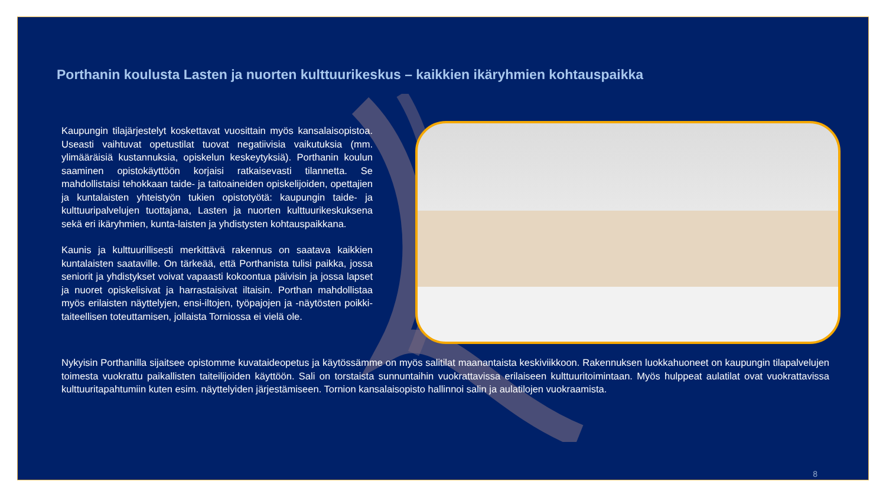Porthanin koulusta Lasten ja nuorten kulttuurikeskus – kaikkien ikäryhmien kohtauspaikka
Kaupungin tilajärjestelyt koskettavat vuosittain myös kansalaisopistoa. Useasti vaihtuvat opetustilat tuovat negatiivisia vaikutuksia (mm. ylimääräisiä kustannuksia, opiskelun keskeytyksiä). Porthanin koulun saaminen opistokäyttöön korjaisi ratkaisevasti tilannetta. Se mahdollistaisi tehokkaan taide- ja taitoaineiden opiskelijoiden, opettajien ja kuntalaisten yhteistyön tukien opistotyötä: kaupungin taide- ja kulttuuripalvelujen tuottajana, Lasten ja nuorten kulttuurikeskuksena sekä eri ikäryhmien, kunta-laisten ja yhdistysten kohtauspaikkana.
Kaunis ja kulttuurillisesti merkittävä rakennus on saatava kaikkien kuntalaisten saataville. On tärkeää, että Porthanista tulisi paikka, jossa seniorit ja yhdistykset voivat vapaasti kokoontua päivisin ja jossa lapset ja nuoret opiskelisivat ja harrastaisivat iltaisin. Porthan mahdollistaa myös erilaisten näyttelyjen, ensi-iltojen, työpajojen ja -näytösten poikki-taiteellisen toteuttamisen, jollaista Torniossa ei vielä ole.
Nykyisin Porthanilla sijaitsee opistomme kuvataideopetus ja käytössämme on myös salitilat maanantaista keskiviikkoon. Rakennuksen luokkahuoneet on kaupungin tilapalvelujen toimesta vuokrattu paikallisten taiteilijoiden käyttöön. Sali on torstaista sunnuntaihin vuokrattavissa erilaiseen kulttuuritoimintaan. Myös hulppeat aulatilat ovat vuokrattavissa kulttuuritapahtumiin kuten esim. näyttelyiden järjestämiseen. Tornion kansalaisopisto hallinnoi salin ja aulatilojen vuokraamista.
8